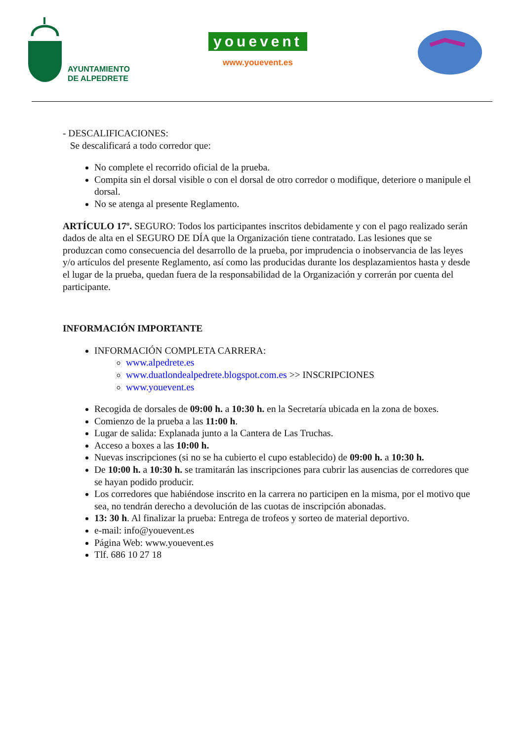AYUNTAMIENTO
DE ALPEDRETE
youevent
www.youevent.es
- DESCALIFICACIONES:
Se descalificará a todo corredor que:
No complete el recorrido oficial de la prueba.
Compita sin el dorsal visible o con el dorsal de otro corredor o modifique, deteriore o manipule el dorsal.
No se atenga al presente Reglamento.
ARTÍCULO 17º. SEGURO: Todos los participantes inscritos debidamente y con el pago realizado serán dados de alta en el SEGURO DE DÍA que la Organización tiene contratado. Las lesiones que se produzcan como consecuencia del desarrollo de la prueba, por imprudencia o inobservancia de las leyes y/o artículos del presente Reglamento, así como las producidas durante los desplazamientos hasta y desde el lugar de la prueba, quedan fuera de la responsabilidad de la Organización y correrán por cuenta del participante.
INFORMACIÓN IMPORTANTE
INFORMACIÓN COMPLETA CARRERA:
www.alpedrete.es
www.duatlondealpedrete.blogspot.com.es >> INSCRIPCIONES
www.youevent.es
Recogida de dorsales de 09:00 h. a 10:30 h. en la Secretaría ubicada en la zona de boxes.
Comienzo de la prueba a las 11:00 h.
Lugar de salida: Explanada junto a la Cantera de Las Truchas.
Acceso a boxes a las 10:00 h.
Nuevas inscripciones (si no se ha cubierto el cupo establecido) de 09:00 h. a 10:30 h.
De 10:00 h. a 10:30 h. se tramitarán las inscripciones para cubrir las ausencias de corredores que se hayan podido producir.
Los corredores que habiéndose inscrito en la carrera no participen en la misma, por el motivo que sea, no tendrán derecho a devolución de las cuotas de inscripción abonadas.
13: 30 h. Al finalizar la prueba: Entrega de trofeos y sorteo de material deportivo.
e-mail: info@youevent.es
Página Web: www.youevent.es
Tlf. 686 10 27 18